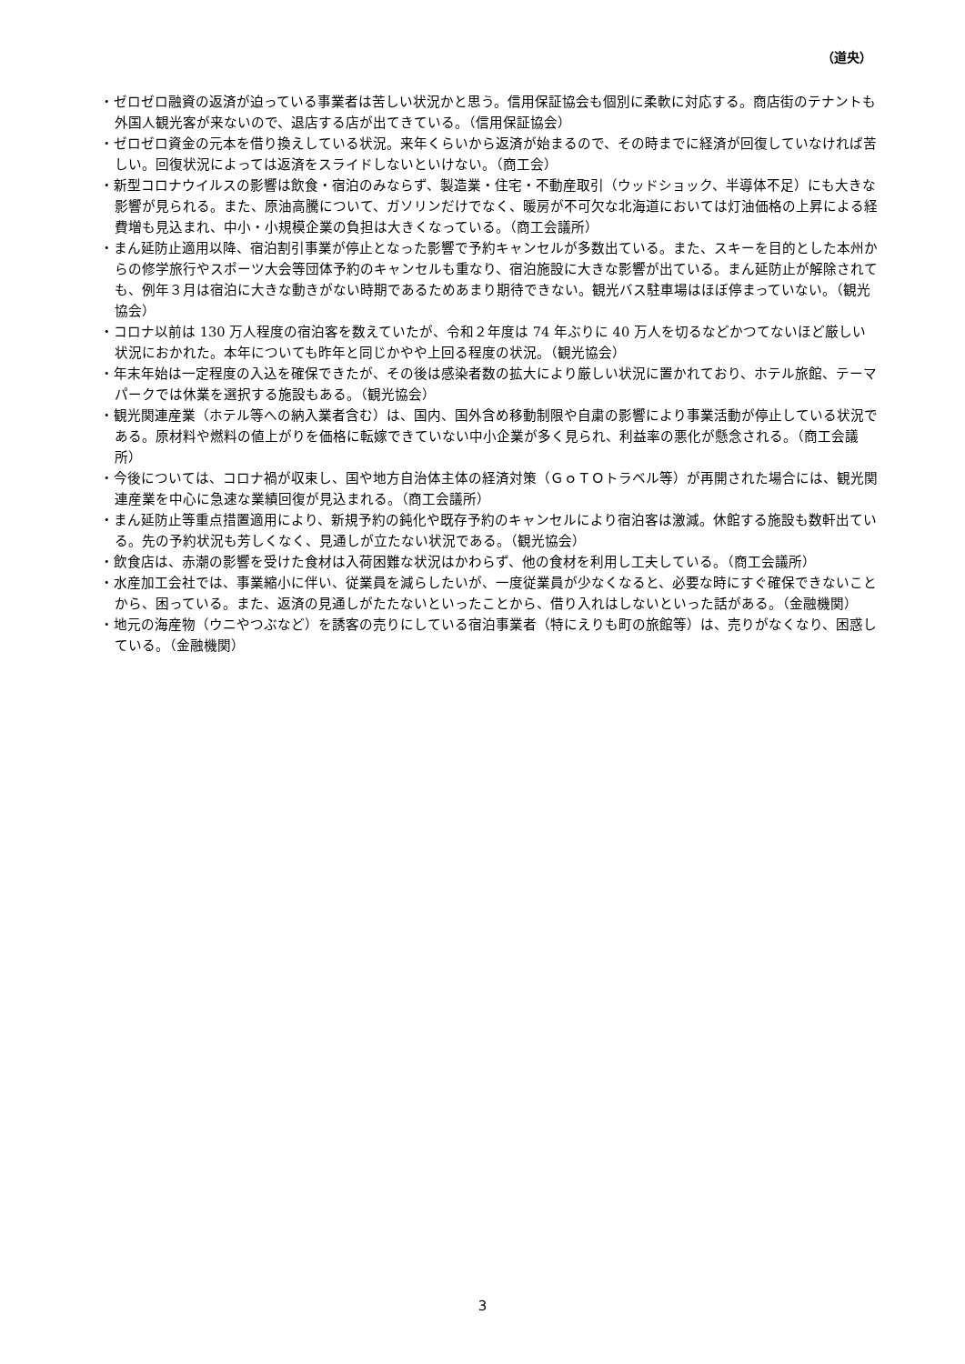（道央）
・ゼロゼロ融資の返済が迫っている事業者は苦しい状況かと思う。信用保証協会も個別に柔軟に対応する。商店街のテナントも外国人観光客が来ないので、退店する店が出てきている。（信用保証協会）
・ゼロゼロ資金の元本を借り換えしている状況。来年くらいから返済が始まるので、その時までに経済が回復していなければ苦しい。回復状況によっては返済をスライドしないといけない。（商工会）
・新型コロナウイルスの影響は飲食・宿泊のみならず、製造業・住宅・不動産取引（ウッドショック、半導体不足）にも大きな影響が見られる。また、原油高騰について、ガソリンだけでなく、暖房が不可欠な北海道においては灯油価格の上昇による経費増も見込まれ、中小・小規模企業の負担は大きくなっている。（商工会議所）
・まん延防止適用以降、宿泊割引事業が停止となった影響で予約キャンセルが多数出ている。また、スキーを目的とした本州からの修学旅行やスポーツ大会等団体予約のキャンセルも重なり、宿泊施設に大きな影響が出ている。まん延防止が解除されても、例年３月は宿泊に大きな動きがない時期であるためあまり期待できない。観光バス駐車場はほぼ停まっていない。（観光協会）
・コロナ以前は 130 万人程度の宿泊客を数えていたが、令和２年度は 74 年ぶりに 40 万人を切るなどかつてないほど厳しい状況におかれた。本年についても昨年と同じかやや上回る程度の状況。（観光協会）
・年末年始は一定程度の入込を確保できたが、その後は感染者数の拡大により厳しい状況に置かれており、ホテル旅館、テーマパークでは休業を選択する施設もある。（観光協会）
・観光関連産業（ホテル等への納入業者含む）は、国内、国外含め移動制限や自粛の影響により事業活動が停止している状況である。原材料や燃料の値上がりを価格に転嫁できていない中小企業が多く見られ、利益率の悪化が懸念される。（商工会議所）
・今後については、コロナ禍が収束し、国や地方自治体主体の経済対策（ＧｏＴＯトラベル等）が再開された場合には、観光関連産業を中心に急速な業績回復が見込まれる。（商工会議所）
・まん延防止等重点措置適用により、新規予約の鈍化や既存予約のキャンセルにより宿泊客は激減。休館する施設も数軒出ている。先の予約状況も芳しくなく、見通しが立たない状況である。（観光協会）
・飲食店は、赤潮の影響を受けた食材は入荷困難な状況はかわらず、他の食材を利用し工夫している。（商工会議所）
・水産加工会社では、事業縮小に伴い、従業員を減らしたいが、一度従業員が少なくなると、必要な時にすぐ確保できないことから、困っている。また、返済の見通しがたたないといったことから、借り入れはしないといった話がある。（金融機関）
・地元の海産物（ウニやつぶなど）を誘客の売りにしている宿泊事業者（特にえりも町の旅館等）は、売りがなくなり、困惑している。（金融機関）
3